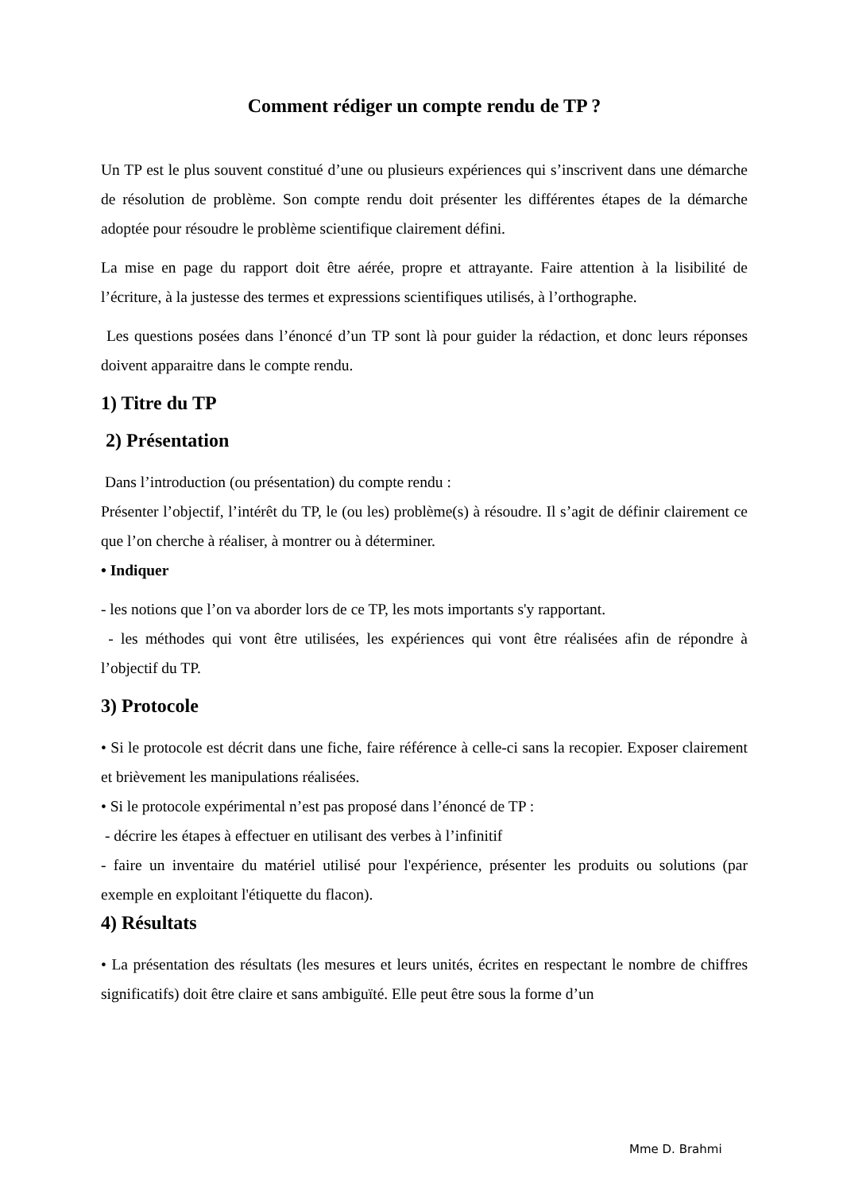Comment rédiger un compte rendu de TP ?
Un TP est le plus souvent constitué d’une ou plusieurs expériences qui s’inscrivent dans une démarche de résolution de problème. Son compte rendu doit présenter les différentes étapes de la démarche adoptée pour résoudre le problème scientifique clairement défini.
La mise en page du rapport doit être aérée, propre et attrayante. Faire attention à la lisibilité de l’écriture, à la justesse des termes et expressions scientifiques utilisés, à l’orthographe.
Les questions posées dans l’énoncé d’un TP sont là pour guider la rédaction, et donc leurs réponses doivent apparaitre dans le compte rendu.
1) Titre du TP
2) Présentation
Dans l’introduction (ou présentation) du compte rendu :
Présenter l’objectif, l’intérêt du TP, le (ou les) problème(s) à résoudre. Il s’agit de définir clairement ce que l’on cherche à réaliser, à montrer ou à déterminer.
• Indiquer
- les notions que l’on va aborder lors de ce TP, les mots importants s'y rapportant.
- les méthodes qui vont être utilisées, les expériences qui vont être réalisées afin de répondre à l’objectif du TP.
3) Protocole
• Si le protocole est décrit dans une fiche, faire référence à celle-ci sans la recopier. Exposer clairement et brièvement les manipulations réalisées.
• Si le protocole expérimental n’est pas proposé dans l’énoncé de TP :
- décrire les étapes à effectuer en utilisant des verbes à l’infinitif
- faire un inventaire du matériel utilisé pour l'expérience, présenter les produits ou solutions (par exemple en exploitant l'étiquette du flacon).
4) Résultats
• La présentation des résultats (les mesures et leurs unités, écrites en respectant le nombre de chiffres significatifs) doit être claire et sans ambiguïté. Elle peut être sous la forme d’un
Mme D. Brahmi